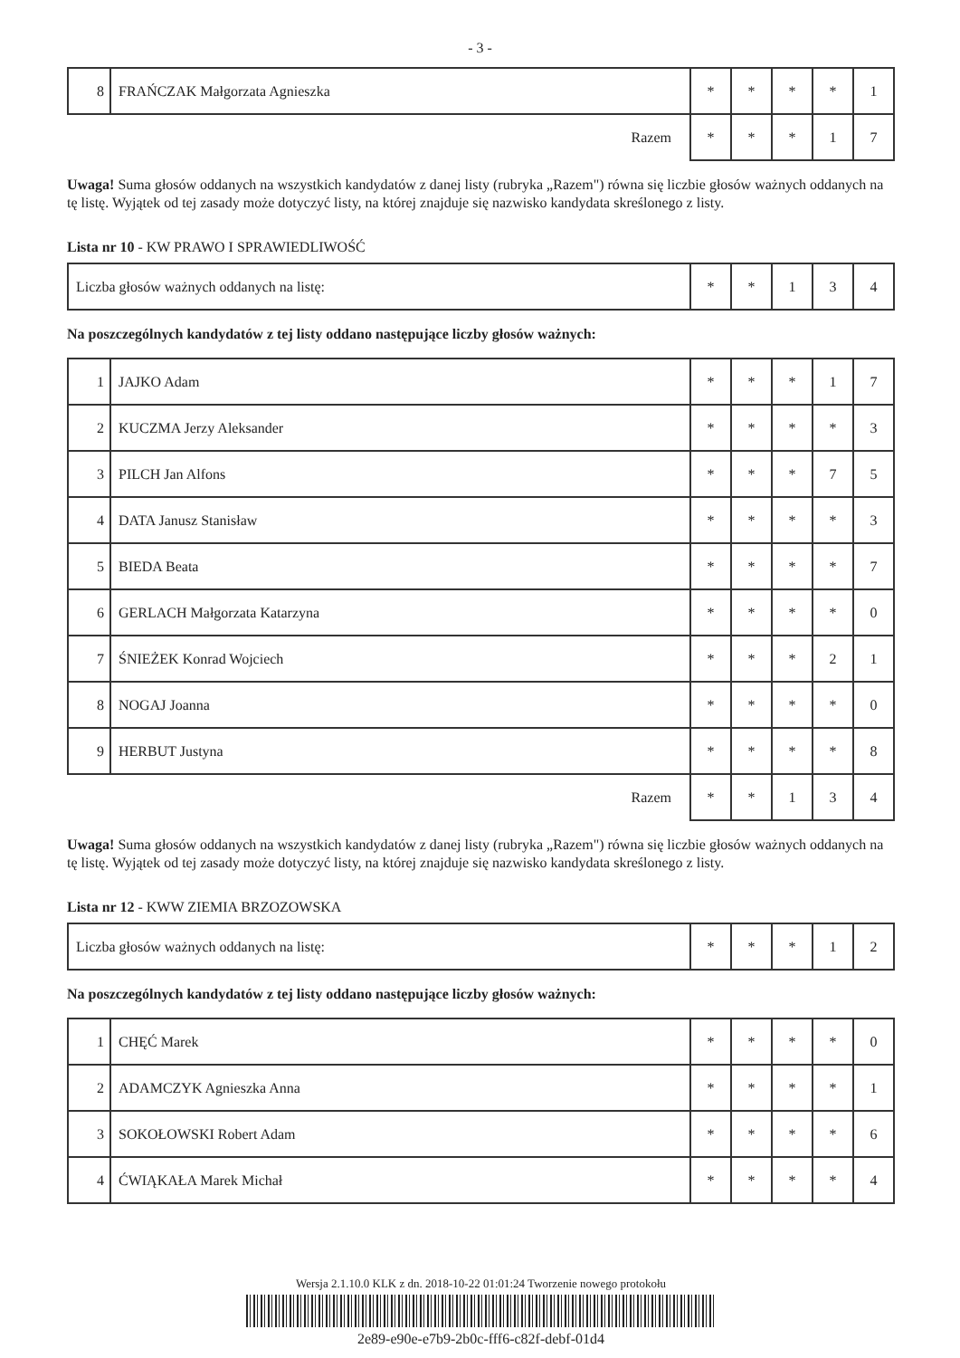- 3 -
| 8 | FRAŃCZAK Małgorzata Agnieszka | * | * | * | * | 1 |
| Razem | | * | * | * | 1 | 7 |
Uwaga! Suma głosów oddanych na wszystkich kandydatów z danej listy (rubryka „Razem") równa się liczbie głosów ważnych oddanych na tę listę. Wyjątek od tej zasady może dotyczyć listy, na której znajduje się nazwisko kandydata skreślonego z listy.
Lista nr 10 - KW PRAWO I SPRAWIEDLIWOŚĆ
| Liczba głosów ważnych oddanych na listę: | * | * | 1 | 3 | 4 |
Na poszczególnych kandydatów z tej listy oddano następujące liczby głosów ważnych:
| 1 | JAJKO Adam | * | * | * | 1 | 7 |
| 2 | KUCZMA Jerzy Aleksander | * | * | * | * | 3 |
| 3 | PILCH Jan Alfons | * | * | * | 7 | 5 |
| 4 | DATA Janusz Stanisław | * | * | * | * | 3 |
| 5 | BIEDA Beata | * | * | * | * | 7 |
| 6 | GERLACH Małgorzata Katarzyna | * | * | * | * | 0 |
| 7 | ŚNIEŻEK Konrad Wojciech | * | * | * | 2 | 1 |
| 8 | NOGAJ Joanna | * | * | * | * | 0 |
| 9 | HERBUT Justyna | * | * | * | * | 8 |
| Razem | | * | * | 1 | 3 | 4 |
Uwaga! Suma głosów oddanych na wszystkich kandydatów z danej listy (rubryka „Razem") równa się liczbie głosów ważnych oddanych na tę listę. Wyjątek od tej zasady może dotyczyć listy, na której znajduje się nazwisko kandydata skreślonego z listy.
Lista nr 12 - KWW ZIEMIA BRZOZOWSKA
| Liczba głosów ważnych oddanych na listę: | * | * | * | 1 | 2 |
Na poszczególnych kandydatów z tej listy oddano następujące liczby głosów ważnych:
| 1 | CHĘĆ Marek | * | * | * | * | 0 |
| 2 | ADAMCZYK Agnieszka Anna | * | * | * | * | 1 |
| 3 | SOKOŁOWSKI Robert Adam | * | * | * | * | 6 |
| 4 | ĆWIĄKAŁA Marek Michał | * | * | * | * | 4 |
Wersja 2.1.10.0 KLK z dn. 2018-10-22 01:01:24 Tworzenie nowego protokołu
2e89-e90e-e7b9-2b0c-fff6-c82f-debf-01d4